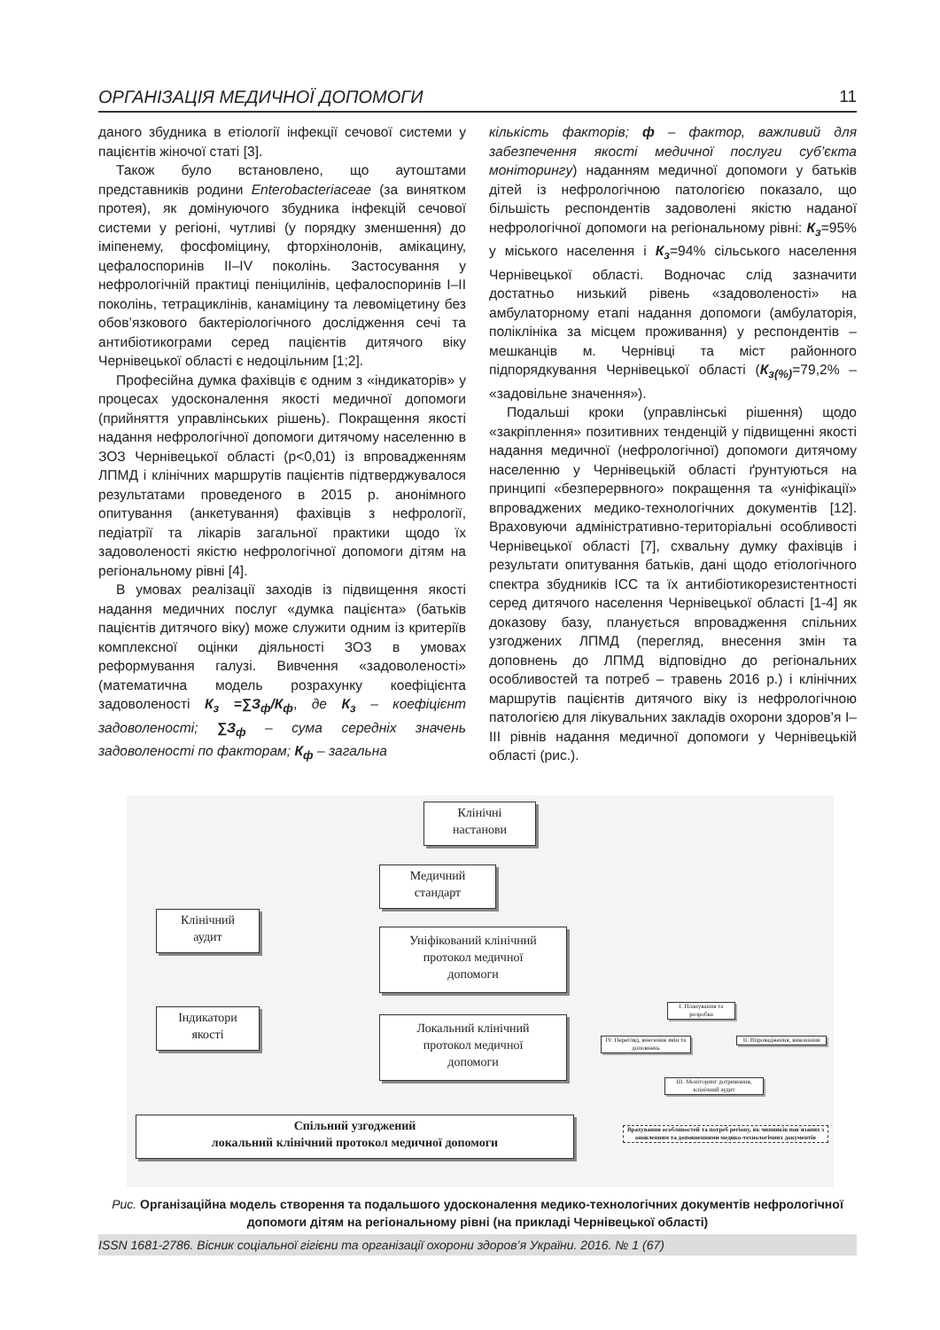ОРГАНІЗАЦІЯ МЕДИЧНОЇ ДОПОМОГИ 11
даного збудника в етіології інфекції сечової системи у пацієнтів жіночої статі [3].
Також було встановлено, що аутоштами представників родини Enterobacteriaceae (за винятком протея), як домінуючого збудника інфекцій сечової системи у регіоні, чутливі (у порядку зменшення) до іміпенему, фосфоміцину, фторхінолонів, амікацину, цефалоспоринів II–IV поколінь. Застосування у нефрологічній практиці пеніцилінів, цефалоспоринів I–II поколінь, тетрациклінів, канаміцину та левоміцетину без обов’язкового бактеріологічного дослідження сечі та антибіотикограми серед пацієнтів дитячого віку Чернівецької області є недоцільним [1;2].
Професійна думка фахівців є одним з «індикаторів» у процесах удосконалення якості медичної допомоги (прийняття управлінських рішень). Покращення якості надання нефрологічної допомоги дитячому населенню в ЗОЗ Чернівецької області (p<0,01) із впровадженням ЛПМД і клінічних маршрутів пацієнтів підтверджувалося результатами проведеного в 2015 р. анонімного опитування (анкетування) фахівців з нефрології, педіатрії та лікарів загальної практики щодо їх задоволеності якістю нефрологічної допомоги дітям на регіональному рівні [4].
В умовах реалізації заходів із підвищення якості надання медичних послуг «думка пацієнта» (батьків пацієнтів дитячого віку) може служити одним із критеріїв комплексної оцінки діяльності ЗОЗ в умовах реформування галузі. Вивчення «задоволеності» (математична модель розрахунку коефіцієнта задоволеності К<sub>з</sub> =∑З<sub>ф</sub>/К<sub>ф</sub>, де К<sub>з</sub> – коефіцієнт задоволеності; ∑З<sub>ф</sub> – сума середніх значень задоволеності по факторам; К<sub>ф</sub> – загальна
кількість факторів; ф – фактор, важливий для забезпечення якості медичної послуги суб’єкта моніторингу) наданням медичної допомоги у батьків дітей із нефрологічною патологією показало, що більшість респондентів задоволені якістю наданої нефрологічної допомоги на регіональному рівні: К<sub>з</sub>=95% у міського населення і К<sub>з</sub>=94% сільського населення Чернівецької області. Водночас слід зазначити достатньо низький рівень «задоволеності» на амбулаторному етапі надання допомоги (амбулаторія, поліклініка за місцем проживання) у респондентів – мешканців м. Чернівці та міст районного підпорядкування Чернівецької області (К<sub>з(%)</sub>=79,2% – «задовільне значення»).
Подальші кроки (управлінські рішення) щодо «закріплення» позитивних тенденцій у підвищенні якості надання медичної (нефрологічної) допомоги дитячому населенню у Чернівецькій області ґрунтуються на принципі «безперервного» покращення та «уніфікації» впроваджених медико-технологічних документів [12]. Враховуючи адміністративно-територіальні особливості Чернівецької області [7], схвальну думку фахівців і результати опитування батьків, дані щодо етіологічного спектра збудників ІСС та їх антибіотикорезистентності серед дитячого населення Чернівецької області [1-4] як доказову базу, планується впровадження спільних узгоджених ЛПМД (перегляд, внесення змін та доповнень до ЛПМД відповідно до регіональних особливостей та потреб – травень 2016 р.) і клінічних маршрутів пацієнтів дитячого віку із нефрологічною патологією для лікувальних закладів охорони здоров’я I–III рівнів надання медичної допомоги у Чернівецькій області (рис.).
Клінічні
настанови
Медичний
стандарт
Клінічний
аудит
Уніфікований клінічний
протокол медичної
допомоги
Індикатори
якості
Локальний клінічний
протокол медичної
допомоги
I. Планування та розробка
IV. Перегляд, внесення змін та доповнень
II. Впровадження, виконання
III. Моніторинг дотримання, клінічний аудит
Спільний узгоджений
локальний клінічний протокол медичної допомоги
Врахування особливостей та потреб регіону, як чинників пов'язаних з оновленням та доповненнями медико-технологічних документів
Рис. Організаційна модель створення та подальшого удосконалення медико-технологічних документів нефрологічної допомоги дітям на регіональному рівні (на прикладі Чернівецької області)
ISSN 1681-2786. Вісник соціальної гігієни та організації охорони здоров’я України. 2016. № 1 (67)